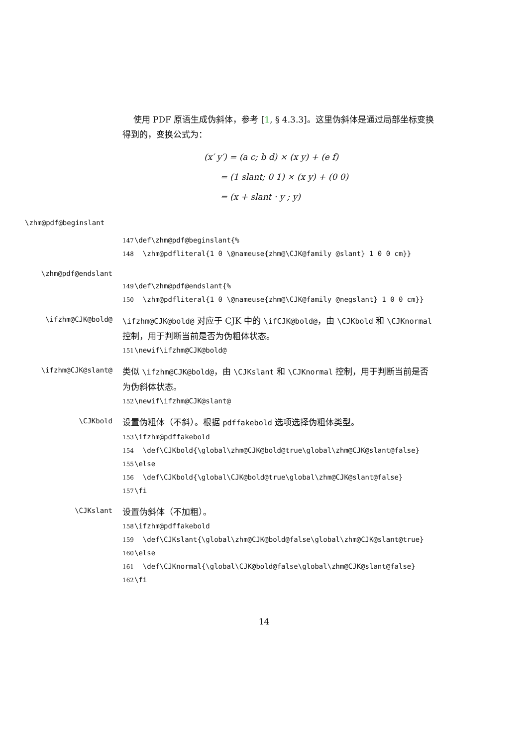使用 PDF 原语生成伪斜体，参考 [1, § 4.3.3]。这里伪斜体是通过局部坐标变换得到的，变换公式为：
(x′ y′) = (a c; b d) × (x y) + (e f)
= (1 slant; 0 1) × (x y) + (0 0)
= (x + slant · y ; y)
\zhm@pdf@beginslant
147 \def\zhm@pdf@beginslant{% 148 \zhm@pdfliteral{1 0 \@nameuse{zhm@\CJK@family @slant} 1 0 0 cm}}
\zhm@pdf@endslant
149 \def\zhm@pdf@endslant{% 150 \zhm@pdfliteral{1 0 \@nameuse{zhm@\CJK@family @negslant} 1 0 0 cm}}
\ifzhm@CJK@bold@
\ifzhm@CJK@bold@ 对应于 CJK 中的 \ifCJK@bold@，由 \CJKbold 和 \CJKnormal 控制，用于判断当前是否为伪粗体状态。
151 \newif\ifzhm@CJK@bold@
\ifzhm@CJK@slant@
类似 \ifzhm@CJK@bold@，由 \CJKslant 和 \CJKnormal 控制，用于判断当前是否为伪斜体状态。
152 \newif\ifzhm@CJK@slant@
\CJKbold
设置伪粗体（不斜）。根据 pdffakebold 选项选择伪粗体类型。
153 \ifzhm@pdffakebold 154 \def\CJKbold{\global\zhm@CJK@bold@true\global\zhm@CJK@slant@false} 155 \else 156 \def\CJKbold{\global\CJK@bold@true\global\zhm@CJK@slant@false} 157 \fi
\CJKslant
设置伪斜体（不加粗）。
158 \ifzhm@pdffakebold 159 \def\CJKslant{\global\zhm@CJK@bold@false\global\zhm@CJK@slant@true} 160 \else 161 \def\CJKnormal{\global\CJK@bold@false\global\zhm@CJK@slant@false} 162 \fi
14